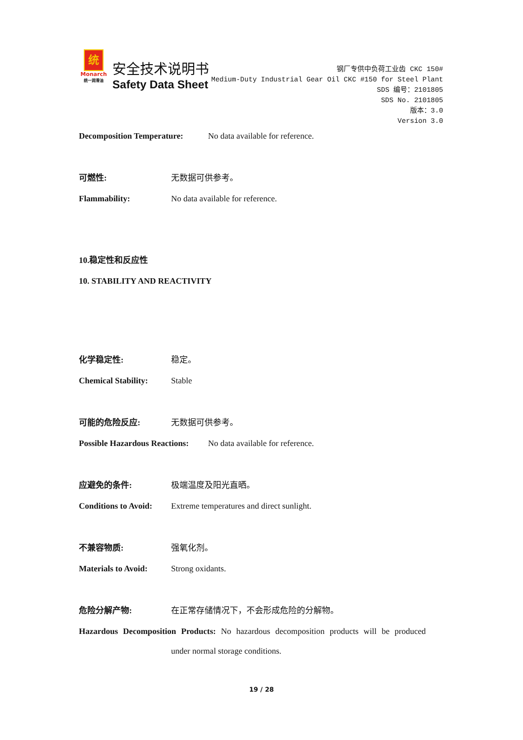统
Monarch
统一润滑油
安全技术说明书
Safety Data Sheet
钢厂专供中负荷工业齿 CKC 150#
Medium-Duty Industrial Gear Oil CKC #150 for Steel Plant
SDS 编号：2101805
SDS No. 2101805
版本：3.0
Version 3.0
Decomposition Temperature: No data available for reference.
可燃性: 无数据可供参考。
Flammability: No data available for reference.
10.稳定性和反应性
10. STABILITY AND REACTIVITY
化学稳定性: 稳定。
Chemical Stability: Stable
可能的危险反应: 无数据可供参考。
Possible Hazardous Reactions: No data available for reference.
应避免的条件: 极端温度及阳光直晒。
Conditions to Avoid: Extreme temperatures and direct sunlight.
不兼容物质: 强氧化剂。
Materials to Avoid: Strong oxidants.
危险分解产物: 在正常存储情况下，不会形成危险的分解物。
Hazardous Decomposition Products: No hazardous decomposition products will be produced
under normal storage conditions.
19 / 28